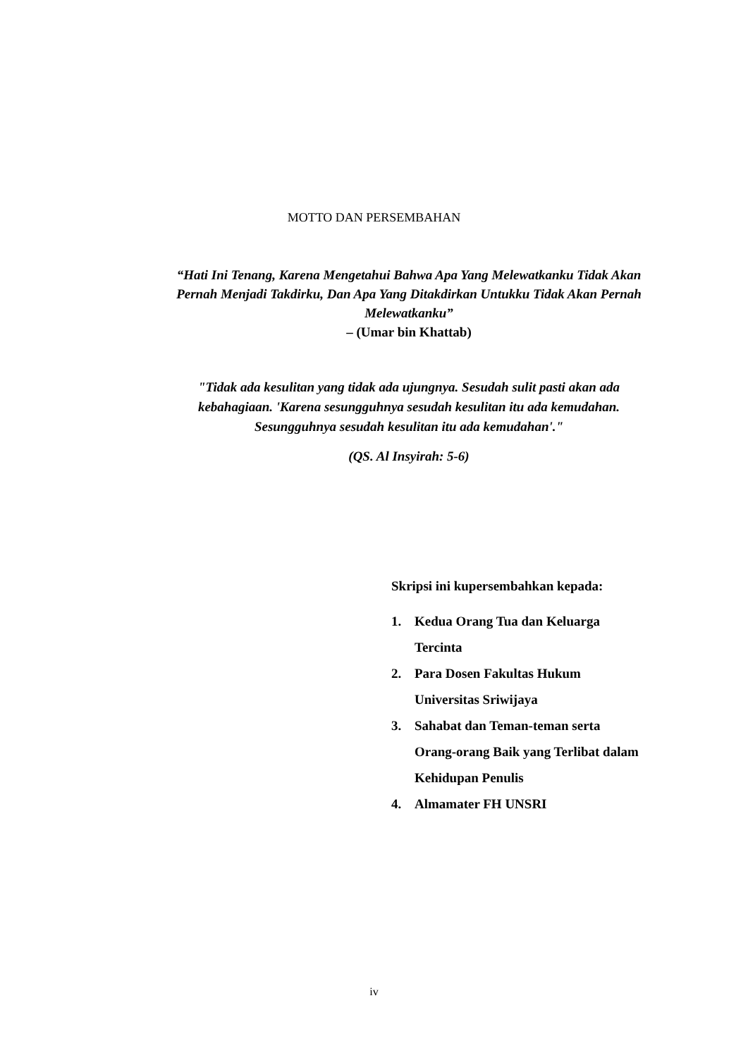MOTTO DAN PERSEMBAHAN
“Hati Ini Tenang, Karena Mengetahui Bahwa Apa Yang Melewatkanku Tidak Akan Pernah Menjadi Takdirku, Dan Apa Yang Ditakdirkan Untukku Tidak Akan Pernah Melewatkanku”
– (Umar bin Khattab)
"Tidak ada kesulitan yang tidak ada ujungnya. Sesudah sulit pasti akan ada kebahagiaan. 'Karena sesungguhnya sesudah kesulitan itu ada kemudahan. Sesungguhnya sesudah kesulitan itu ada kemudahan'."
(QS. Al Insyirah: 5-6)
Skripsi ini kupersembahkan kepada:
1. Kedua Orang Tua dan Keluarga Tercinta
2. Para Dosen Fakultas Hukum Universitas Sriwijaya
3. Sahabat dan Teman-teman serta Orang-orang Baik yang Terlibat dalam Kehidupan Penulis
4. Almamater FH UNSRI
iv